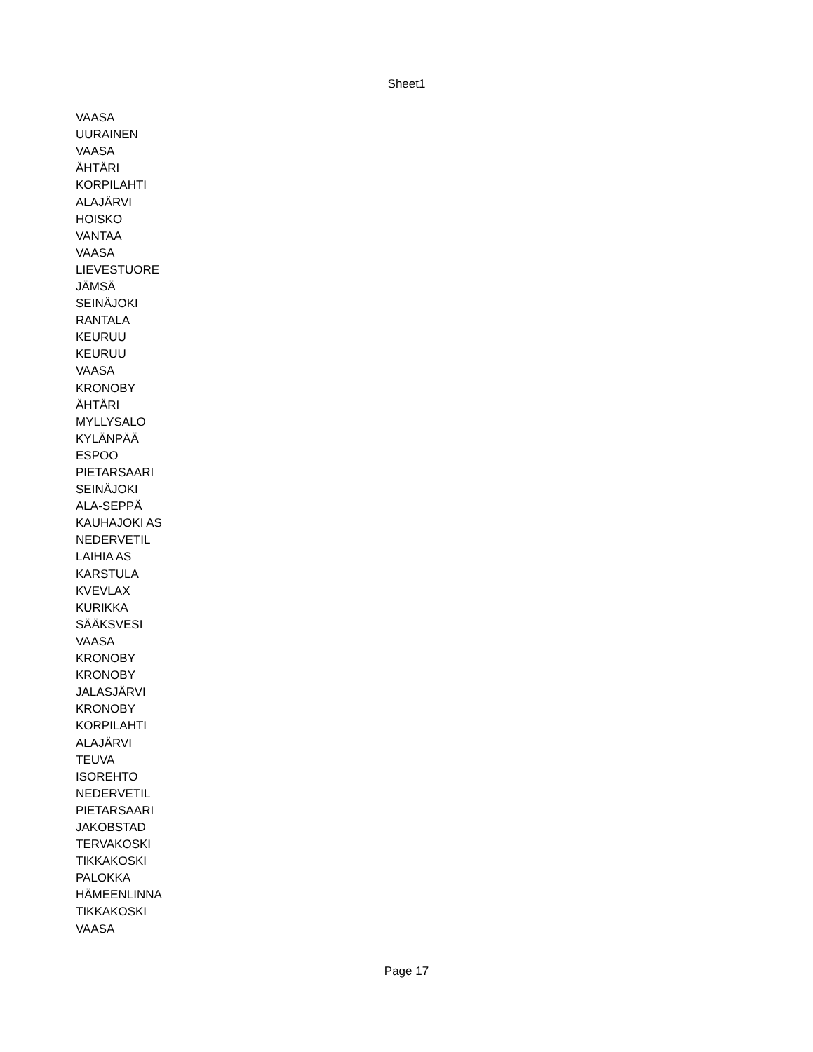Sheet1
| VAASA |
| UURAINEN |
| VAASA |
| ÄHTÄRI |
| KORPILAHTI |
| ALAJÄRVI |
| HOISKO |
| VANTAA |
| VAASA |
| LIEVESTUORE |
| JÄMSÄ |
| SEINÄJOKI |
| RANTALA |
| KEURUU |
| KEURUU |
| VAASA |
| KRONOBY |
| ÄHTÄRI |
| MYLLYSALO |
| KYLÄNPÄÄ |
| ESPOO |
| PIETARSAARI |
| SEINÄJOKI |
| ALA-SEPPÄ |
| KAUHAJOKI AS |
| NEDERVETIL |
| LAIHIA AS |
| KARSTULA |
| KVEVLAX |
| KURIKKA |
| SÄÄKSVESI |
| VAASA |
| KRONOBY |
| KRONOBY |
| JALASJÄRVI |
| KRONOBY |
| KORPILAHTI |
| ALAJÄRVI |
| TEUVA |
| ISOREHTO |
| NEDERVETIL |
| PIETARSAARI |
| JAKOBSTAD |
| TERVAKOSKI |
| TIKKAKOSKI |
| PALOKKA |
| HÄMEENLINNA |
| TIKKAKOSKI |
| VAASA |
Page 17